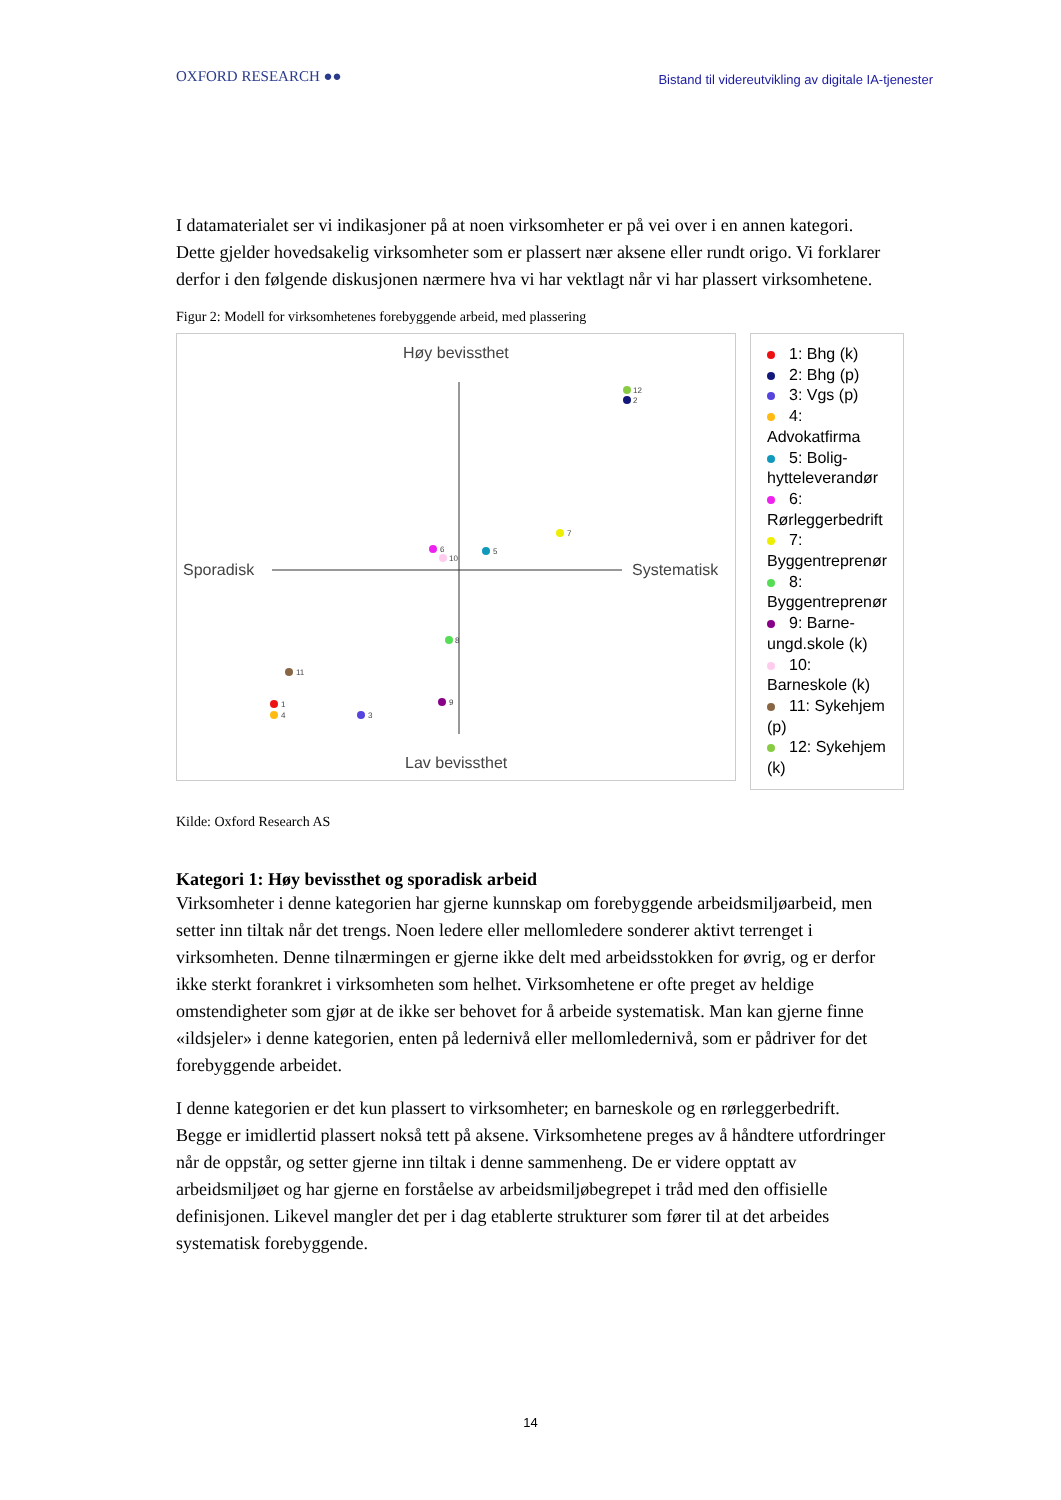OXFORD RESEARCH ●●
Bistand til videreutvikling av digitale IA-tjenester
I datamaterialet ser vi indikasjoner på at noen virksomheter er på vei over i en annen kategori. Dette gjelder hovedsakelig virksomheter som er plassert nær aksene eller rundt origo. Vi forklarer derfor i den følgende diskusjonen nærmere hva vi har vektlagt når vi har plassert virksomhetene.
Figur 2: Modell for virksomhetenes forebyggende arbeid, med plassering
Høy bevissthet
Lav bevissthet
Sporadisk
Systematisk
12
2
7
6
10
5
8
11
1
4
3
9
1: Bhg (k)
2: Bhg (p)
3: Vgs (p)
4: Advokatfirma
5: Bolig- hytteleverandør
6: Rørleggerbedrift
7: Byggentreprenør
8: Byggentreprenør
9: Barne- ungd.skole (k)
10: Barneskole (k)
11: Sykehjem (p)
12: Sykehjem (k)
Kilde: Oxford Research AS
Kategori 1: Høy bevissthet og sporadisk arbeid
Virksomheter i denne kategorien har gjerne kunnskap om forebyggende arbeidsmiljøarbeid, men setter inn tiltak når det trengs. Noen ledere eller mellomledere sonderer aktivt terrenget i virksomheten. Denne tilnærmingen er gjerne ikke delt med arbeidsstokken for øvrig, og er derfor ikke sterkt forankret i virksomheten som helhet. Virksomhetene er ofte preget av heldige omstendigheter som gjør at de ikke ser behovet for å arbeide systematisk. Man kan gjerne finne «ildsjeler» i denne kategorien, enten på ledernivå eller mellomledernivå, som er pådriver for det forebyggende arbeidet.
I denne kategorien er det kun plassert to virksomheter; en barneskole og en rørleggerbedrift. Begge er imidlertid plassert nokså tett på aksene. Virksomhetene preges av å håndtere utfordringer når de oppstår, og setter gjerne inn tiltak i denne sammenheng. De er videre opptatt av arbeidsmiljøet og har gjerne en forståelse av arbeidsmiljøbegrepet i tråd med den offisielle definisjonen. Likevel mangler det per i dag etablerte strukturer som fører til at det arbeides systematisk forebyggende.
14